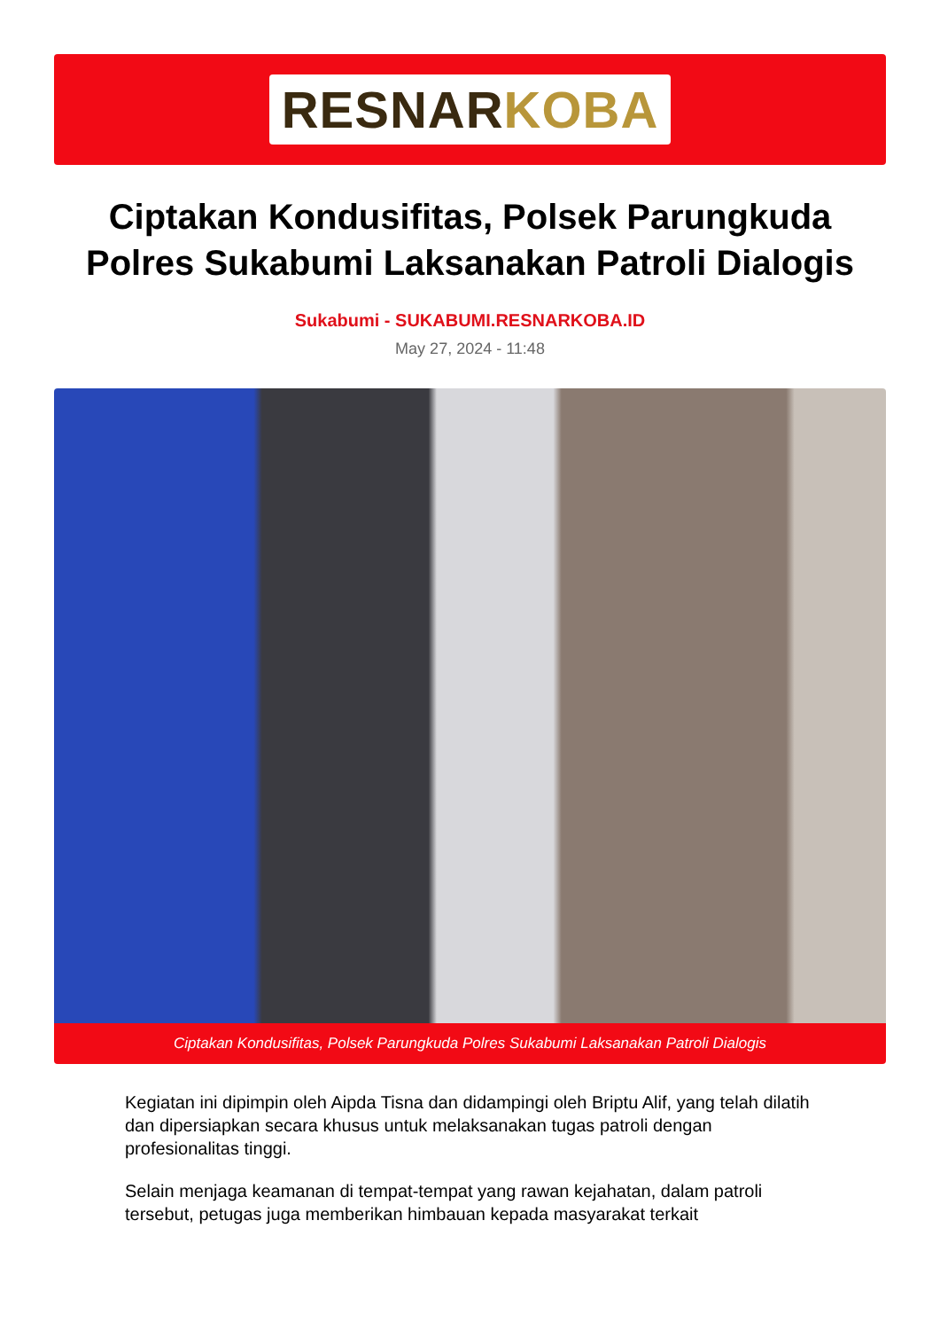RESNAR KOBA
Ciptakan Kondusifitas, Polsek Parungkuda Polres Sukabumi Laksanakan Patroli Dialogis
Sukabumi - SUKABUMI.RESNARKOBA.ID
May 27, 2024 - 11:48
Ciptakan Kondusifitas, Polsek Parungkuda Polres Sukabumi Laksanakan Patroli Dialogis
Kegiatan ini dipimpin oleh Aipda Tisna dan didampingi oleh Briptu Alif, yang telah dilatih dan dipersiapkan secara khusus untuk melaksanakan tugas patroli dengan profesionalitas tinggi.
Selain menjaga keamanan di tempat-tempat yang rawan kejahatan, dalam patroli tersebut, petugas juga memberikan himbauan kepada masyarakat terkait